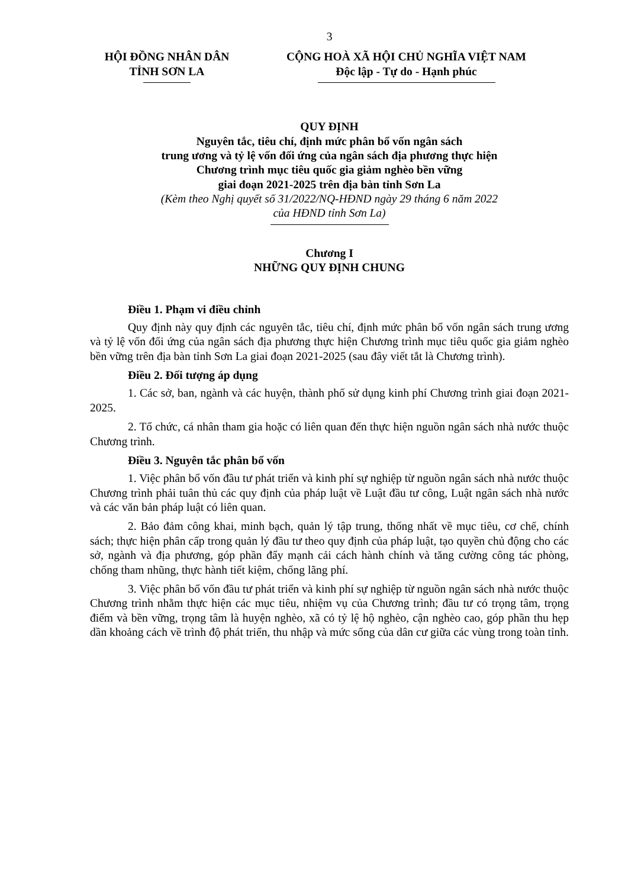3
HỘI ĐỒNG NHÂN DÂN
TỈNH SƠN LA
CỘNG HOÀ XÃ HỘI CHỦ NGHĨA VIỆT NAM
Độc lập - Tự do - Hạnh phúc
QUY ĐỊNH
Nguyên tắc, tiêu chí, định mức phân bổ vốn ngân sách
trung ương và tỷ lệ vốn đối ứng của ngân sách địa phương thực hiện
Chương trình mục tiêu quốc gia giảm nghèo bền vững
giai đoạn 2021-2025 trên địa bàn tỉnh Sơn La
(Kèm theo Nghị quyết số 31/2022/NQ-HĐND ngày 29 tháng 6 năm 2022
của HĐND tỉnh Sơn La)
Chương I
NHỮNG QUY ĐỊNH CHUNG
Điều 1. Phạm vi điều chỉnh
Quy định này quy định các nguyên tắc, tiêu chí, định mức phân bổ vốn ngân sách trung ương và tỷ lệ vốn đối ứng của ngân sách địa phương thực hiện Chương trình mục tiêu quốc gia giảm nghèo bền vững trên địa bàn tỉnh Sơn La giai đoạn 2021-2025 (sau đây viết tắt là Chương trình).
Điều 2. Đối tượng áp dụng
1. Các sở, ban, ngành và các huyện, thành phố sử dụng kinh phí Chương trình giai đoạn 2021-2025.
2. Tổ chức, cá nhân tham gia hoặc có liên quan đến thực hiện nguồn ngân sách nhà nước thuộc Chương trình.
Điều 3. Nguyên tắc phân bổ vốn
1. Việc phân bổ vốn đầu tư phát triển và kinh phí sự nghiệp từ nguồn ngân sách nhà nước thuộc Chương trình phải tuân thủ các quy định của pháp luật về Luật đầu tư công, Luật ngân sách nhà nước và các văn bản pháp luật có liên quan.
2. Bảo đảm công khai, minh bạch, quản lý tập trung, thống nhất về mục tiêu, cơ chế, chính sách; thực hiện phân cấp trong quản lý đầu tư theo quy định của pháp luật, tạo quyền chủ động cho các sở, ngành và địa phương, góp phần đẩy mạnh cải cách hành chính và tăng cường công tác phòng, chống tham nhũng, thực hành tiết kiệm, chống lãng phí.
3. Việc phân bổ vốn đầu tư phát triển và kinh phí sự nghiệp từ nguồn ngân sách nhà nước thuộc Chương trình nhằm thực hiện các mục tiêu, nhiệm vụ của Chương trình; đầu tư có trọng tâm, trọng điểm và bền vững, trọng tâm là huyện nghèo, xã có tỷ lệ hộ nghèo, cận nghèo cao, góp phần thu hẹp dần khoảng cách về trình độ phát triển, thu nhập và mức sống của dân cư giữa các vùng trong toàn tỉnh.